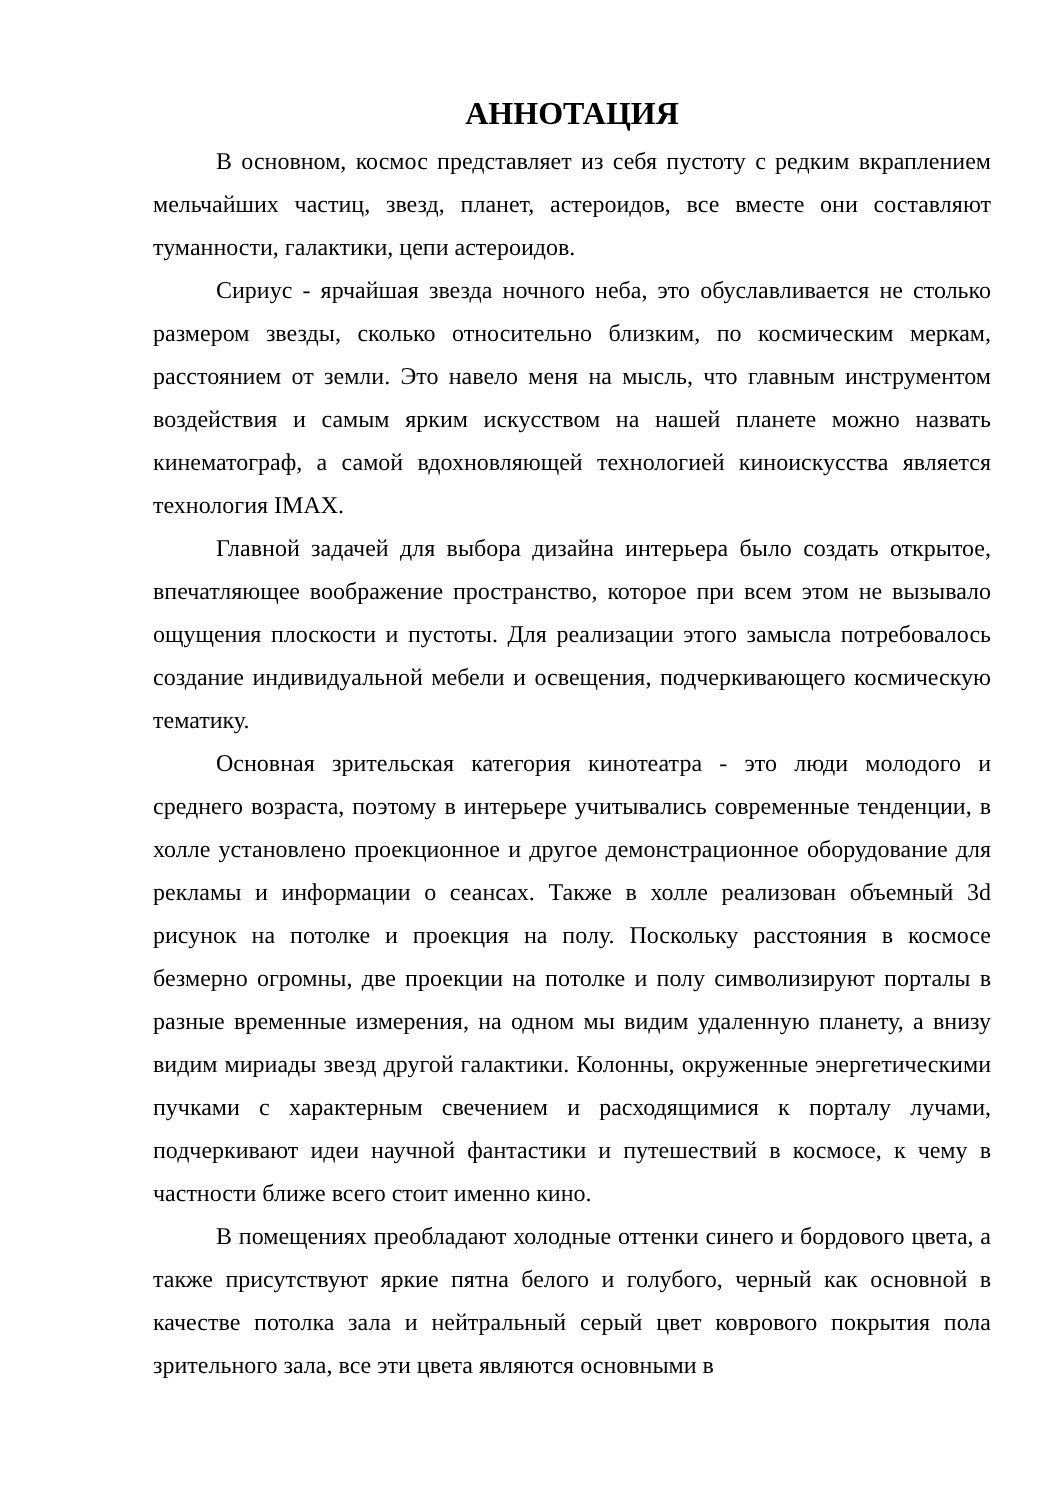АННОТАЦИЯ
В основном, космос представляет из себя пустоту с редким вкраплением мельчайших частиц, звезд, планет, астероидов, все вместе они составляют туманности, галактики, цепи астероидов.
Сириус - ярчайшая звезда ночного неба, это обуславливается не столько размером звезды, сколько относительно близким, по космическим меркам, расстоянием от земли. Это навело меня на мысль, что главным инструментом воздействия и самым ярким искусством на нашей планете можно назвать кинематограф, а самой вдохновляющей технологией киноискусства является технология IMAX.
Главной задачей для выбора дизайна интерьера было создать открытое, впечатляющее воображение пространство, которое при всем этом не вызывало ощущения плоскости и пустоты. Для реализации этого замысла потребовалось создание индивидуальной мебели и освещения, подчеркивающего космическую тематику.
Основная зрительская категория кинотеатра - это люди молодого и среднего возраста, поэтому в интерьере учитывались современные тенденции, в холле установлено проекционное и другое демонстрационное оборудование для рекламы и информации о сеансах. Также в холле реализован объемный 3d рисунок на потолке и проекция на полу. Поскольку расстояния в космосе безмерно огромны, две проекции на потолке и полу символизируют порталы в разные временные измерения, на одном мы видим удаленную планету, а внизу видим мириады звезд другой галактики. Колонны, окруженные энергетическими пучками с характерным свечением и расходящимися к порталу лучами, подчеркивают идеи научной фантастики и путешествий в космосе, к чему в частности ближе всего стоит именно кино.
В помещениях преобладают холодные оттенки синего и бордового цвета, а также присутствуют яркие пятна белого и голубого, черный как основной в качестве потолка зала и нейтральный серый цвет коврового покрытия пола зрительного зала, все эти цвета являются основными в